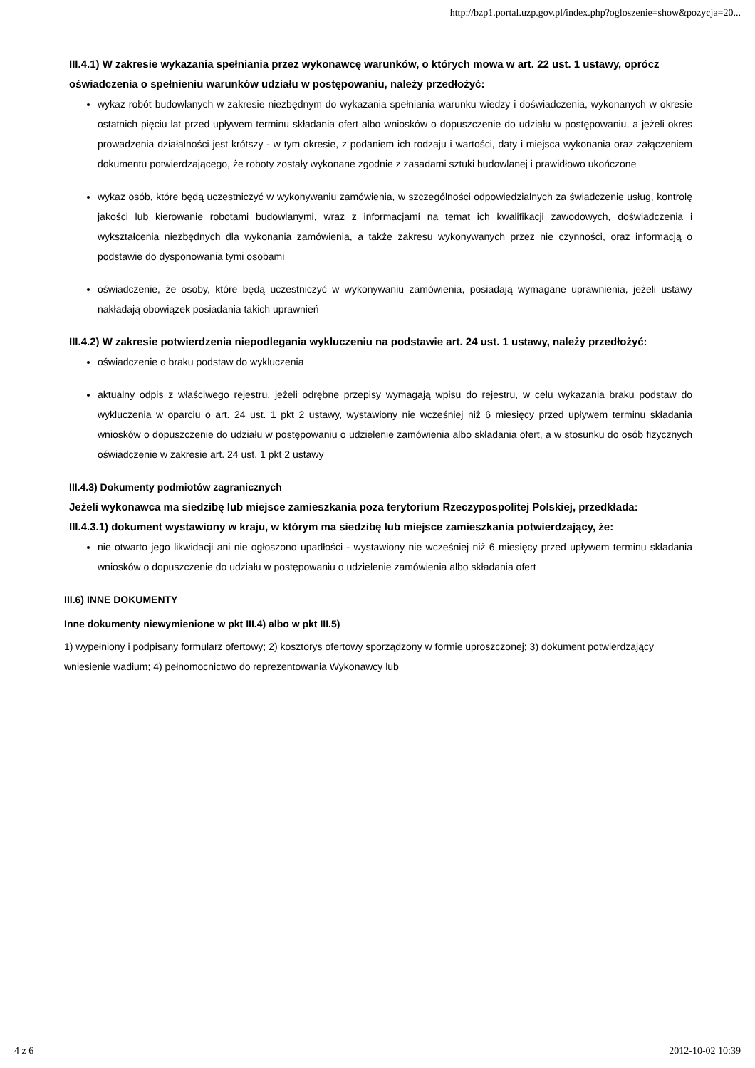http://bzp1.portal.uzp.gov.pl/index.php?ogloszenie=show&pozycja=20...
III.4.1) W zakresie wykazania spełniania przez wykonawcę warunków, o których mowa w art. 22 ust. 1 ustawy, oprócz oświadczenia o spełnieniu warunków udziału w postępowaniu, należy przedłożyć:
wykaz robót budowlanych w zakresie niezbędnym do wykazania spełniania warunku wiedzy i doświadczenia, wykonanych w okresie ostatnich pięciu lat przed upływem terminu składania ofert albo wniosków o dopuszczenie do udziału w postępowaniu, a jeżeli okres prowadzenia działalności jest krótszy - w tym okresie, z podaniem ich rodzaju i wartości, daty i miejsca wykonania oraz załączeniem dokumentu potwierdzającego, że roboty zostały wykonane zgodnie z zasadami sztuki budowlanej i prawidłowo ukończone
wykaz osób, które będą uczestniczyć w wykonywaniu zamówienia, w szczególności odpowiedzialnych za świadczenie usług, kontrolę jakości lub kierowanie robotami budowlanymi, wraz z informacjami na temat ich kwalifikacji zawodowych, doświadczenia i wykształcenia niezbędnych dla wykonania zamówienia, a także zakresu wykonywanych przez nie czynności, oraz informacją o podstawie do dysponowania tymi osobami
oświadczenie, że osoby, które będą uczestniczyć w wykonywaniu zamówienia, posiadają wymagane uprawnienia, jeżeli ustawy nakładają obowiązek posiadania takich uprawnień
III.4.2) W zakresie potwierdzenia niepodlegania wykluczeniu na podstawie art. 24 ust. 1 ustawy, należy przedłożyć:
oświadczenie o braku podstaw do wykluczenia
aktualny odpis z właściwego rejestru, jeżeli odrębne przepisy wymagają wpisu do rejestru, w celu wykazania braku podstaw do wykluczenia w oparciu o art. 24 ust. 1 pkt 2 ustawy, wystawiony nie wcześniej niż 6 miesięcy przed upływem terminu składania wniosków o dopuszczenie do udziału w postępowaniu o udzielenie zamówienia albo składania ofert, a w stosunku do osób fizycznych oświadczenie w zakresie art. 24 ust. 1 pkt 2 ustawy
III.4.3) Dokumenty podmiotów zagranicznych
Jeżeli wykonawca ma siedzibę lub miejsce zamieszkania poza terytorium Rzeczypospolitej Polskiej, przedkłada:
III.4.3.1) dokument wystawiony w kraju, w którym ma siedzibę lub miejsce zamieszkania potwierdzający, że:
nie otwarto jego likwidacji ani nie ogłoszono upadłości - wystawiony nie wcześniej niż 6 miesięcy przed upływem terminu składania wniosków o dopuszczenie do udziału w postępowaniu o udzielenie zamówienia albo składania ofert
III.6) INNE DOKUMENTY
Inne dokumenty niewymienione w pkt III.4) albo w pkt III.5)
1) wypełniony i podpisany formularz ofertowy; 2) kosztorys ofertowy sporządzony w formie uproszczonej; 3) dokument potwierdzający wniesienie wadium; 4) pełnomocnictwo do reprezentowania Wykonawcy lub
4 z 6 2012-10-02 10:39